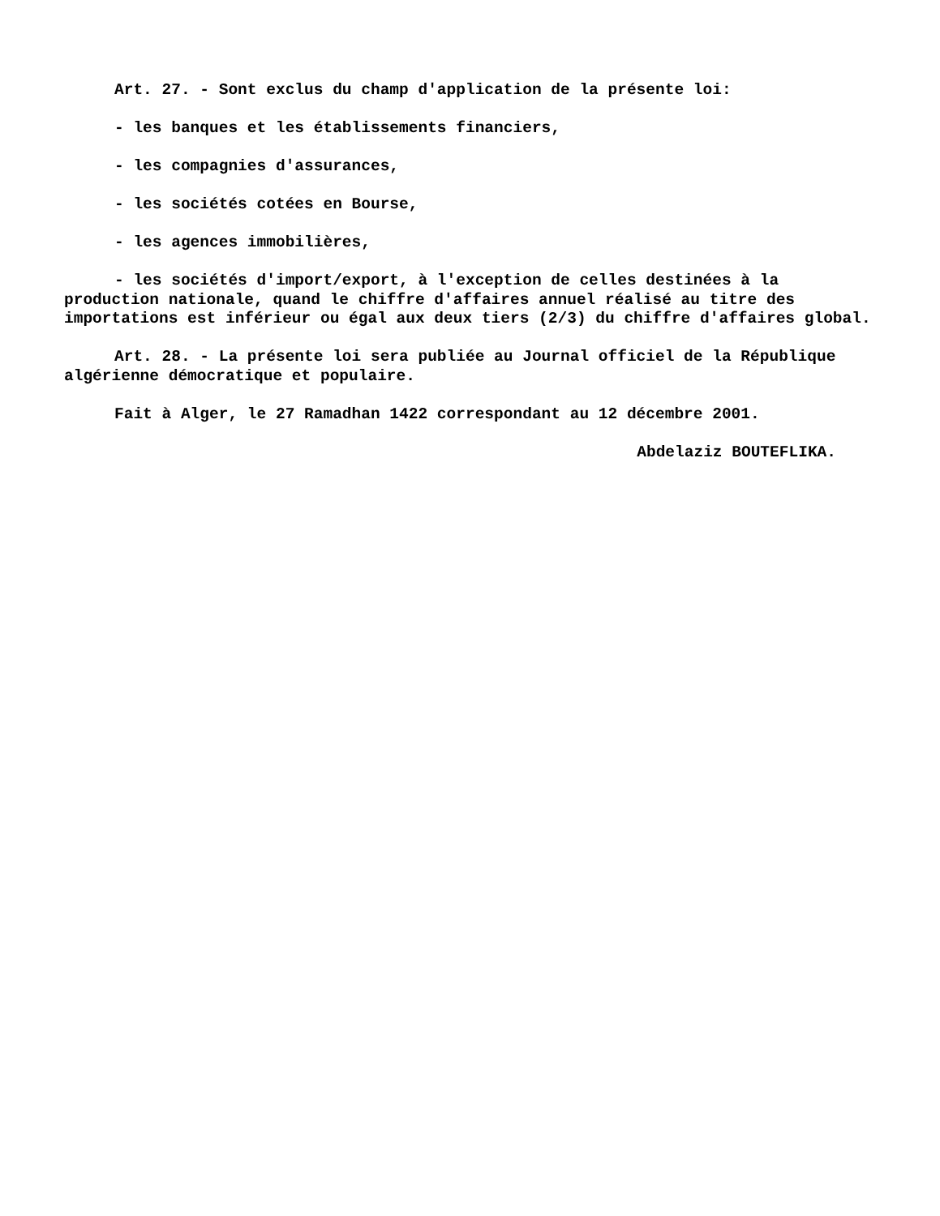Art. 27. - Sont exclus du champ d'application de la présente loi:
- les banques et les établissements financiers,
- les compagnies d'assurances,
- les sociétés cotées en Bourse,
- les agences immobilières,
- les sociétés d'import/export, à l'exception de celles destinées à la production nationale, quand le chiffre d'affaires annuel réalisé au titre des importations est inférieur ou égal aux deux tiers (2/3) du chiffre d'affaires global.
Art. 28. - La présente loi sera publiée au Journal officiel de la République algérienne démocratique et populaire.
Fait à Alger, le 27 Ramadhan 1422 correspondant au 12 décembre 2001.
Abdelaziz BOUTEFLIKA.